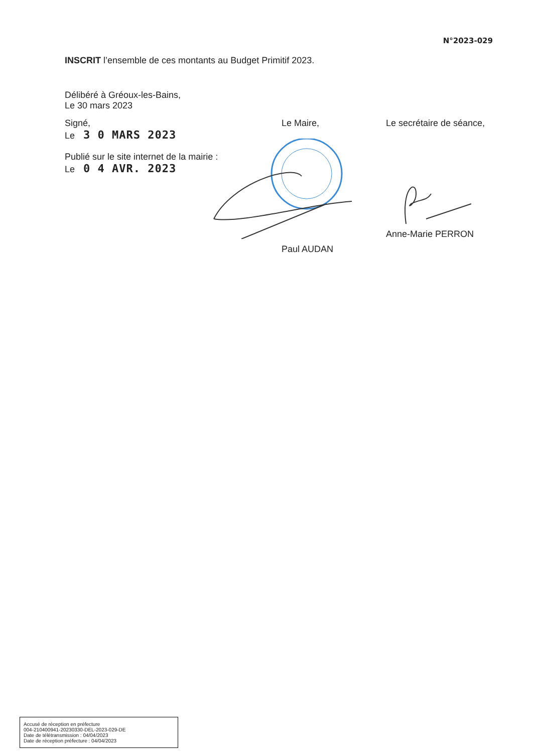N°2023-029
INSCRIT l’ensemble de ces montants au Budget Primitif 2023.
Délibéré à Gréoux-les-Bains,
Le 30 mars 2023
Signé,
Le 3 0 MARS 2023
Publié sur le site internet de la mairie :
Le 0 4 AVR. 2023
Le Maire,
Paul AUDAN
Le secrétaire de séance,
Anne-Marie PERRON
Accusé de réception en préfecture
004-210400941-20230330-DEL-2023-029-DE
Date de télétransmission : 04/04/2023
Date de réception préfecture : 04/04/2023